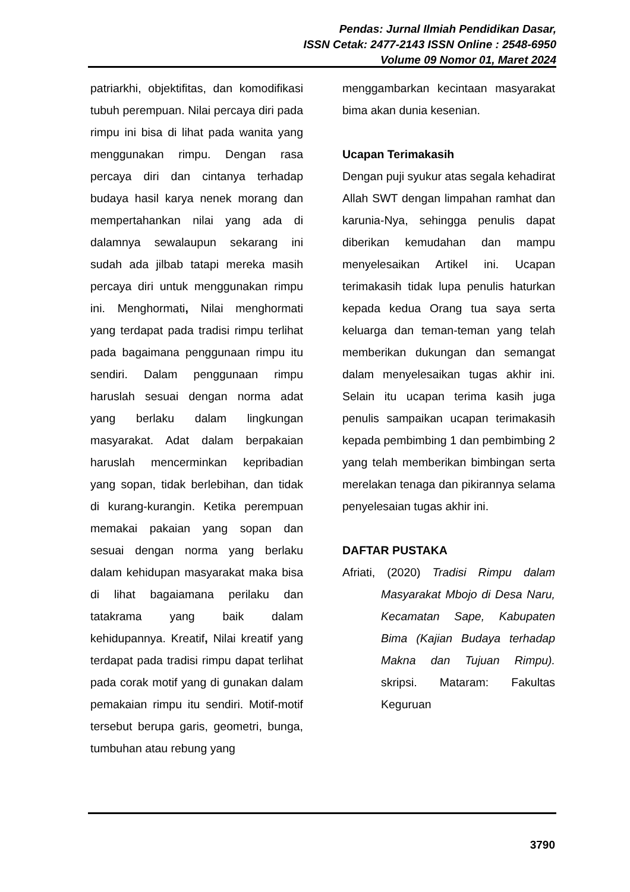Pendas: Jurnal Ilmiah Pendidikan Dasar,
ISSN Cetak: 2477-2143 ISSN Online : 2548-6950
Volume 09 Nomor 01, Maret 2024
patriarkhi, objektifitas, dan komodifikasi tubuh perempuan. Nilai percaya diri pada rimpu ini bisa di lihat pada wanita yang menggunakan rimpu. Dengan rasa percaya diri dan cintanya terhadap budaya hasil karya nenek morang dan mempertahankan nilai yang ada di dalamnya sewalaupun sekarang ini sudah ada jilbab tatapi mereka masih percaya diri untuk menggunakan rimpu ini. Menghormati, Nilai menghormati yang terdapat pada tradisi rimpu terlihat pada bagaimana penggunaan rimpu itu sendiri. Dalam penggunaan rimpu haruslah sesuai dengan norma adat yang berlaku dalam lingkungan masyarakat. Adat dalam berpakaian haruslah mencerminkan kepribadian yang sopan, tidak berlebihan, dan tidak di kurang-kurangin. Ketika perempuan memakai pakaian yang sopan dan sesuai dengan norma yang berlaku dalam kehidupan masyarakat maka bisa di lihat bagaiamana perilaku dan tatakrama yang baik dalam kehidupannya. Kreatif, Nilai kreatif yang terdapat pada tradisi rimpu dapat terlihat pada corak motif yang di gunakan dalam pemakaian rimpu itu sendiri. Motif-motif tersebut berupa garis, geometri, bunga, tumbuhan atau rebung yang
menggambarkan kecintaan masyarakat bima akan dunia kesenian.
Ucapan Terimakasih
Dengan puji syukur atas segala kehadirat Allah SWT dengan limpahan ramhat dan karunia-Nya, sehingga penulis dapat diberikan kemudahan dan mampu menyelesaikan Artikel ini. Ucapan terimakasih tidak lupa penulis haturkan kepada kedua Orang tua saya serta keluarga dan teman-teman yang telah memberikan dukungan dan semangat dalam menyelesaikan tugas akhir ini. Selain itu ucapan terima kasih juga penulis sampaikan ucapan terimakasih kepada pembimbing 1 dan pembimbing 2 yang telah memberikan bimbingan serta merelakan tenaga dan pikirannya selama penyelesaian tugas akhir ini.
DAFTAR PUSTAKA
Afriati, (2020) Tradisi Rimpu dalam Masyarakat Mbojo di Desa Naru, Kecamatan Sape, Kabupaten Bima (Kajian Budaya terhadap Makna dan Tujuan Rimpu). skripsi. Mataram: Fakultas Keguruan
3790